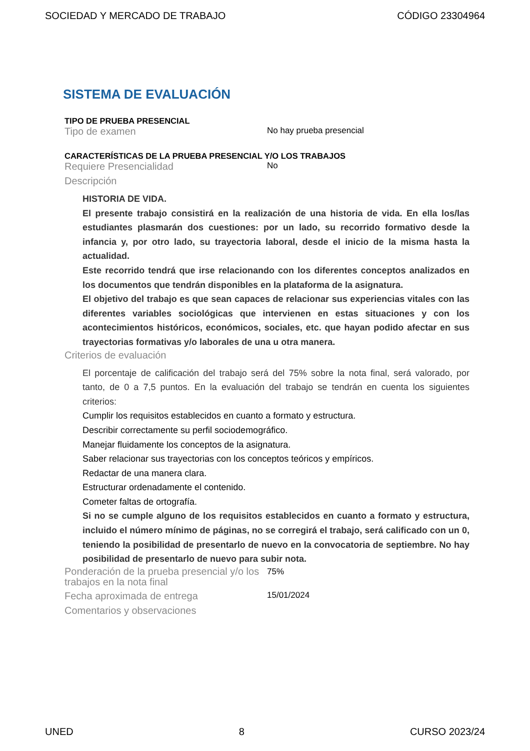SOCIEDAD Y MERCADO DE TRABAJO CÓDIGO 23304964
SISTEMA DE EVALUACIÓN
TIPO DE PRUEBA PRESENCIAL
Tipo de examen No hay prueba presencial
CARACTERÍSTICAS DE LA PRUEBA PRESENCIAL Y/O LOS TRABAJOS
Requiere Presencialidad No
Descripción
HISTORIA DE VIDA.
El presente trabajo consistirá en la realización de una historia de vida. En ella los/las estudiantes plasmarán dos cuestiones: por un lado, su recorrido formativo desde la infancia y, por otro lado, su trayectoria laboral, desde el inicio de la misma hasta la actualidad.
Este recorrido tendrá que irse relacionando con los diferentes conceptos analizados en los documentos que tendrán disponibles en la plataforma de la asignatura.
El objetivo del trabajo es que sean capaces de relacionar sus experiencias vitales con las diferentes variables sociológicas que intervienen en estas situaciones y con los acontecimientos históricos, económicos, sociales, etc. que hayan podido afectar en sus trayectorias formativas y/o laborales de una u otra manera.
Criterios de evaluación
El porcentaje de calificación del trabajo será del 75% sobre la nota final, será valorado, por tanto, de 0 a 7,5 puntos. En la evaluación del trabajo se tendrán en cuenta los siguientes criterios:
Cumplir los requisitos establecidos en cuanto a formato y estructura.
Describir correctamente su perfil sociodemográfico.
Manejar fluidamente los conceptos de la asignatura.
Saber relacionar sus trayectorias con los conceptos teóricos y empíricos.
Redactar de una manera clara.
Estructurar ordenadamente el contenido.
Cometer faltas de ortografía.
Si no se cumple alguno de los requisitos establecidos en cuanto a formato y estructura, incluido el número mínimo de páginas, no se corregirá el trabajo, será calificado con un 0, teniendo la posibilidad de presentarlo de nuevo en la convocatoria de septiembre. No hay posibilidad de presentarlo de nuevo para subir nota.
Ponderación de la prueba presencial y/o los trabajos en la nota final 75%
Fecha aproximada de entrega 15/01/2024
Comentarios y observaciones
UNED 8 CURSO 2023/24